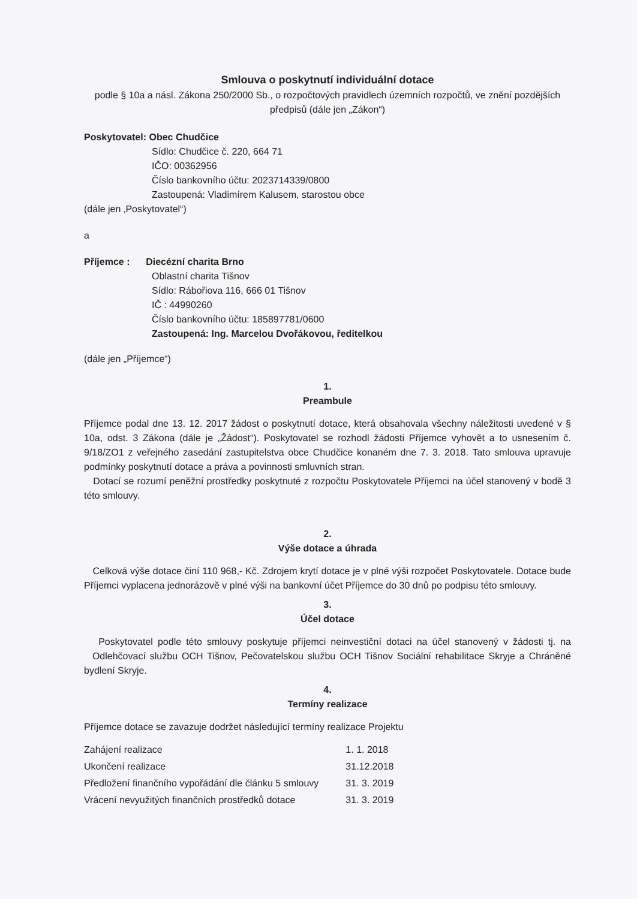Smlouva o poskytnutí individuální dotace
podle § 10a a násl. Zákona 250/2000 Sb., o rozpočtových pravidlech územních rozpočtů, ve znění pozdějších předpisů (dále jen „Zákon“)
Poskytovatel: Obec Chudčice
Sídlo: Chudčice č. 220, 664 71
IČO: 00362956
Číslo bankovního účtu: 2023714339/0800
Zastoupená: Vladimírem Kalusem, starostou obce
(dále jen ‚Poskytovatel“)
a
Příjemce : Diecézní charita Brno
Oblastní charita Tišnov
Sídlo: Rábořiova 116, 666 01 Tišnov
IČ : 44990260
Číslo bankovního účtu: 185897781/0600
Zastoupená: Ing. Marcelou Dvořákovou, ředitelkou
(dále jen „Příjemce“)
1.
Preambule
Příjemce podal dne 13. 12. 2017 žádost o poskytnutí dotace, která obsahovala všechny náležitosti uvedené v § 10a, odst. 3 Zákona (dále je „Žádost“). Poskytovatel se rozhodl žádosti Příjemce vyhovět a to usnesením č. 9/18/ZO1 z veřejného zasedání zastupitelstva obce Chudčice konaném dne 7. 3. 2018. Tato smlouva upravuje podmínky poskytnutí dotace a práva a povinnosti smluvních stran.
Dotací se rozumí peněžní prostředky poskytnuté z rozpočtu Poskytovatele Příjemci na účel stanovený v bodě 3 této smlouvy.
2.
Výše dotace a úhrada
Celková výše dotace činí 110 968,- Kč. Zdrojem krytí dotace je v plné výši rozpočet Poskytovatele. Dotace bude Příjemci vyplacena jednorázově v plné výši na bankovní účet Příjemce do 30 dnů po podpisu této smlouvy.
3.
Účel dotace
Poskytovatel podle této smlouvy poskytuje příjemci neinvestiční dotaci na účel stanovený v žádosti tj. na Odlehčovací službu OCH Tišnov, Pečovatelskou službu OCH Tišnov Sociální rehabilitace Skryje a Chráněné bydlení Skryje.
4.
Termíny realizace
Příjemce dotace se zavazuje dodržet následující termíny realizace Projektu
| Zahájení realizace | 1. 1. 2018 |
| Ukončení realizace | 31.12.2018 |
| Předložení finančního vypořádání dle článku 5 smlouvy | 31. 3. 2019 |
| Vrácení nevyužitých finančních prostředků dotace | 31. 3. 2019 |